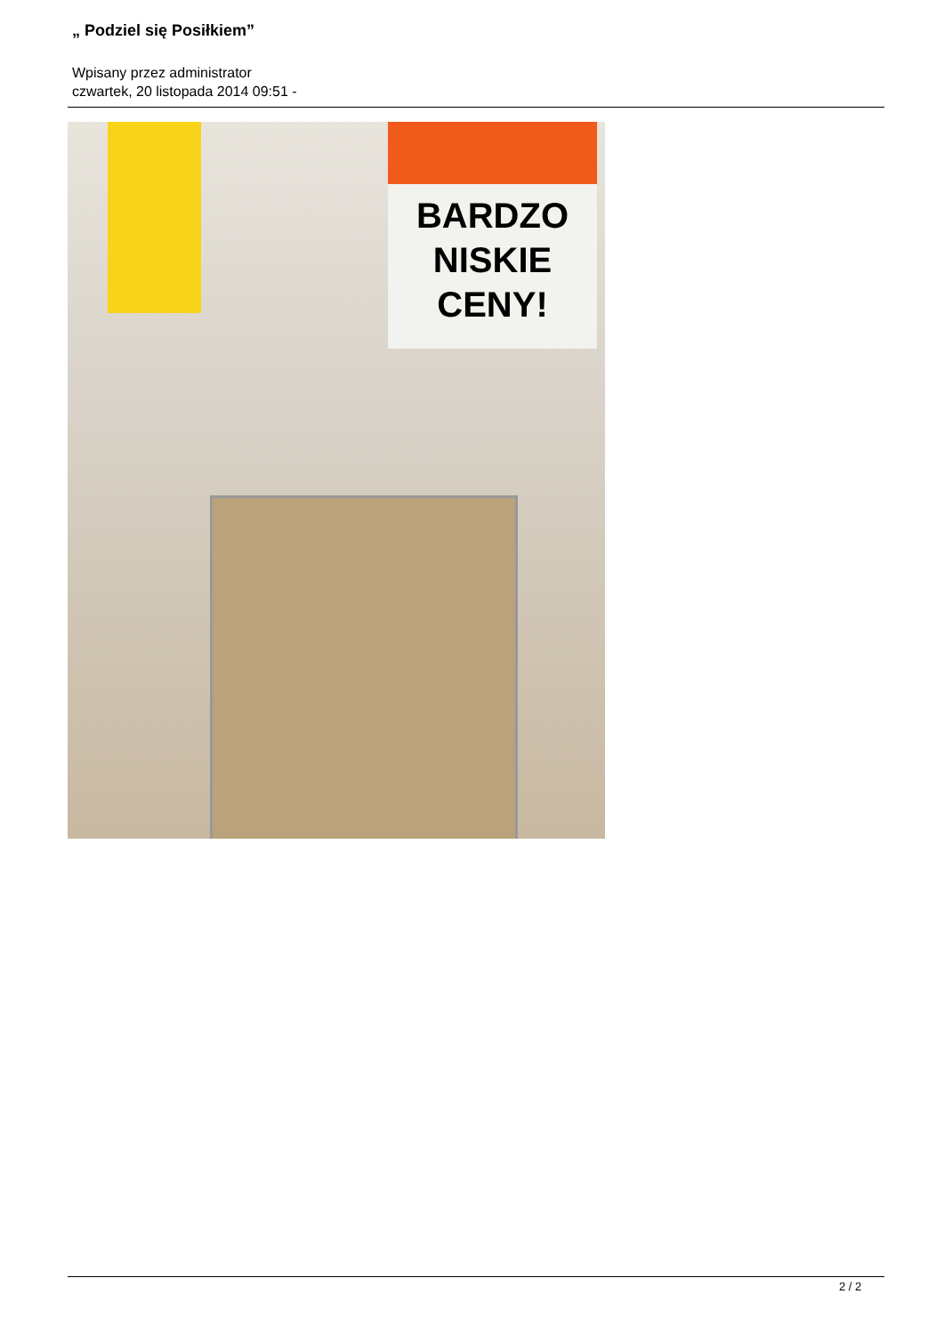„ Podziel się Posiłkiem”
Wpisany przez administrator
czwartek, 20 listopada 2014 09:51 -
BARDZO
NISKIE
CENY!
2 / 2